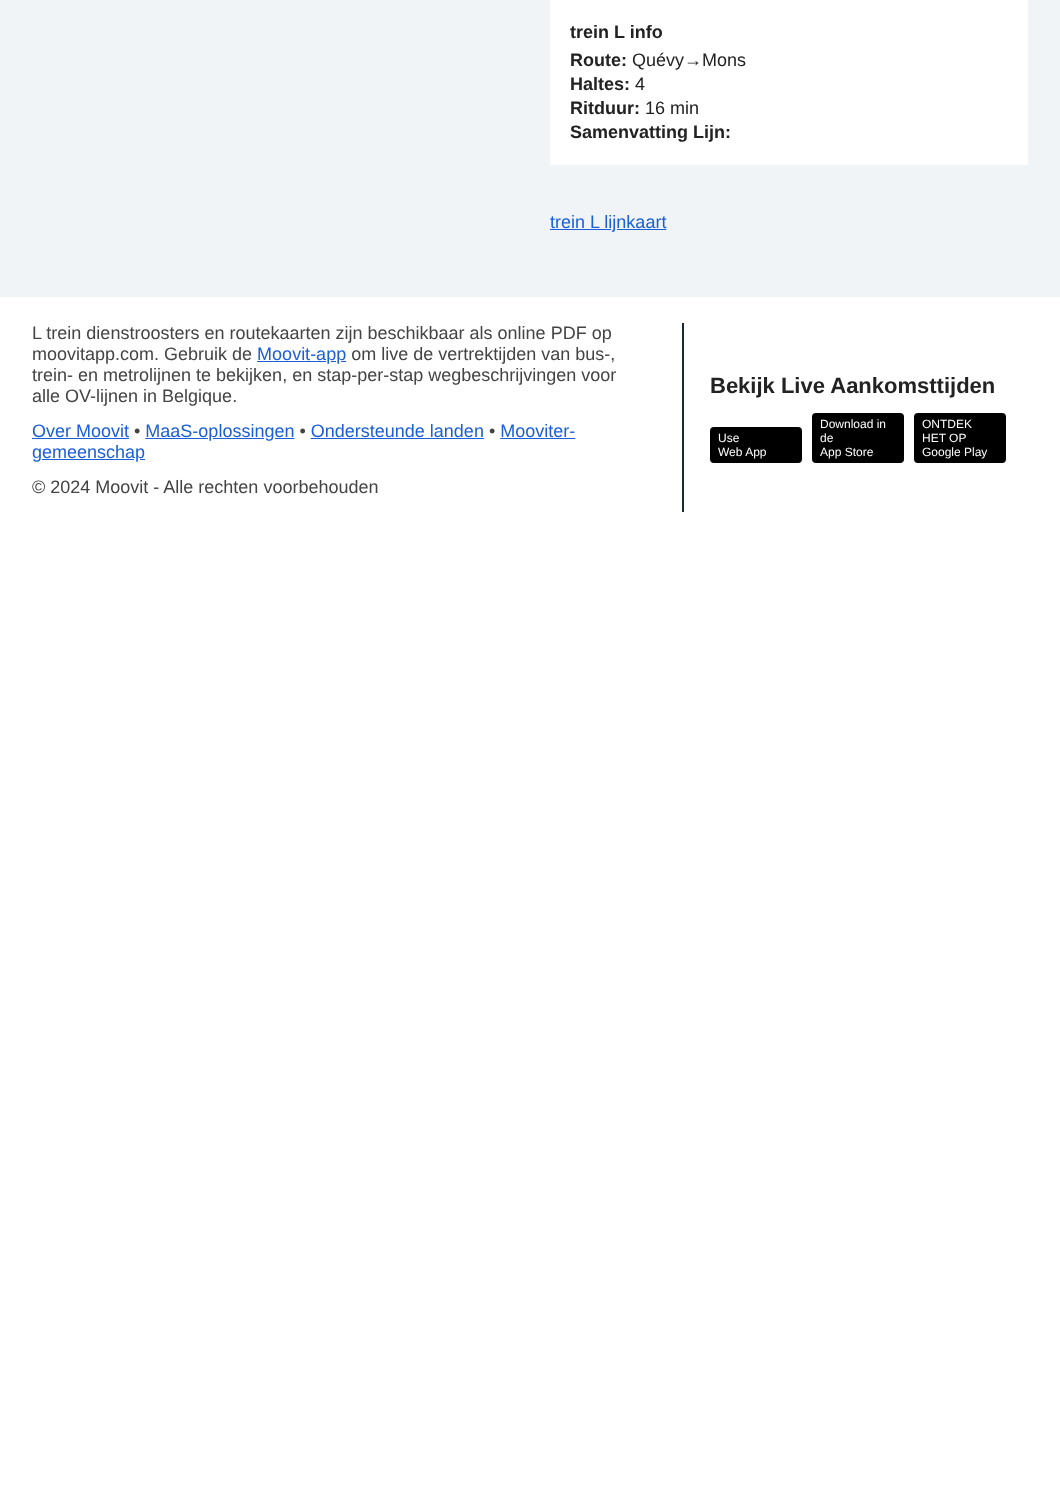trein L info
Route: Quévy→Mons
Haltes: 4
Ritduur: 16 min
Samenvatting Lijn:
trein L lijnkaart
L trein dienstroosters en routekaarten zijn beschikbaar als online PDF op moovitapp.com. Gebruik de Moovit-app om live de vertrektijden van bus-, trein- en metrolijnen te bekijken, en stap-per-stap wegbeschrijvingen voor alle OV-lijnen in Belgique.
Over Moovit • MaaS-oplossingen • Ondersteunde landen • Mooviter-gemeenschap
© 2024 Moovit - Alle rechten voorbehouden
Bekijk Live Aankomsttijden
Use
Web App Download in de
App Store ONTDEK HET OP
Google Play